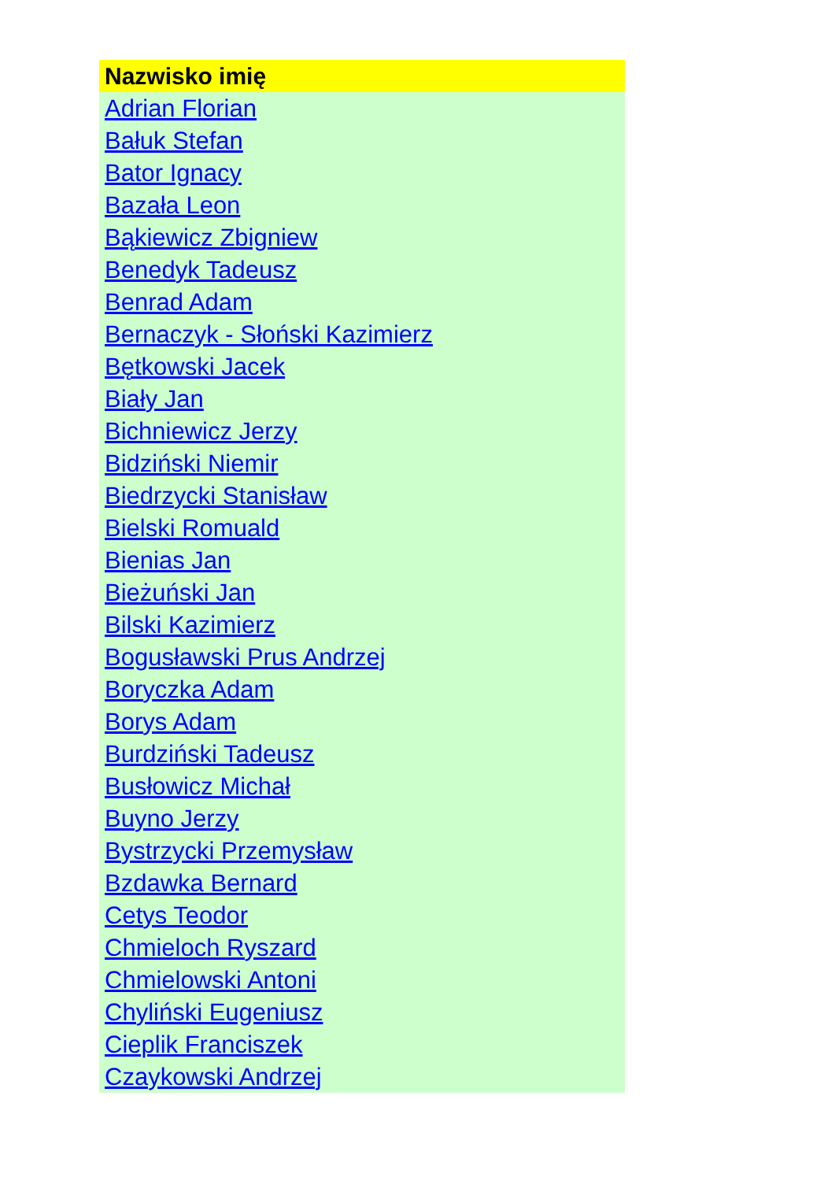| Nazwisko imię |
| --- |
| Adrian Florian |
| Bałuk Stefan |
| Bator Ignacy |
| Bazała Leon |
| Bąkiewicz Zbigniew |
| Benedyk Tadeusz |
| Benrad Adam |
| Bernaczyk - Słoński Kazimierz |
| Bętkowski Jacek |
| Biały Jan |
| Bichniewicz Jerzy |
| Bidziński Niemir |
| Biedrzycki Stanisław |
| Bielski Romuald |
| Bienias Jan |
| Bieżuński Jan |
| Bilski Kazimierz |
| Bogusławski Prus Andrzej |
| Boryczka Adam |
| Borys Adam |
| Burdziński Tadeusz |
| Busłowicz Michał |
| Buyno Jerzy |
| Bystrzycki Przemysław |
| Bzdawka Bernard |
| Cetys Teodor |
| Chmieloch Ryszard |
| Chmielowski Antoni |
| Chyliński Eugeniusz |
| Cieplik Franciszek |
| Czaykowski Andrzej |